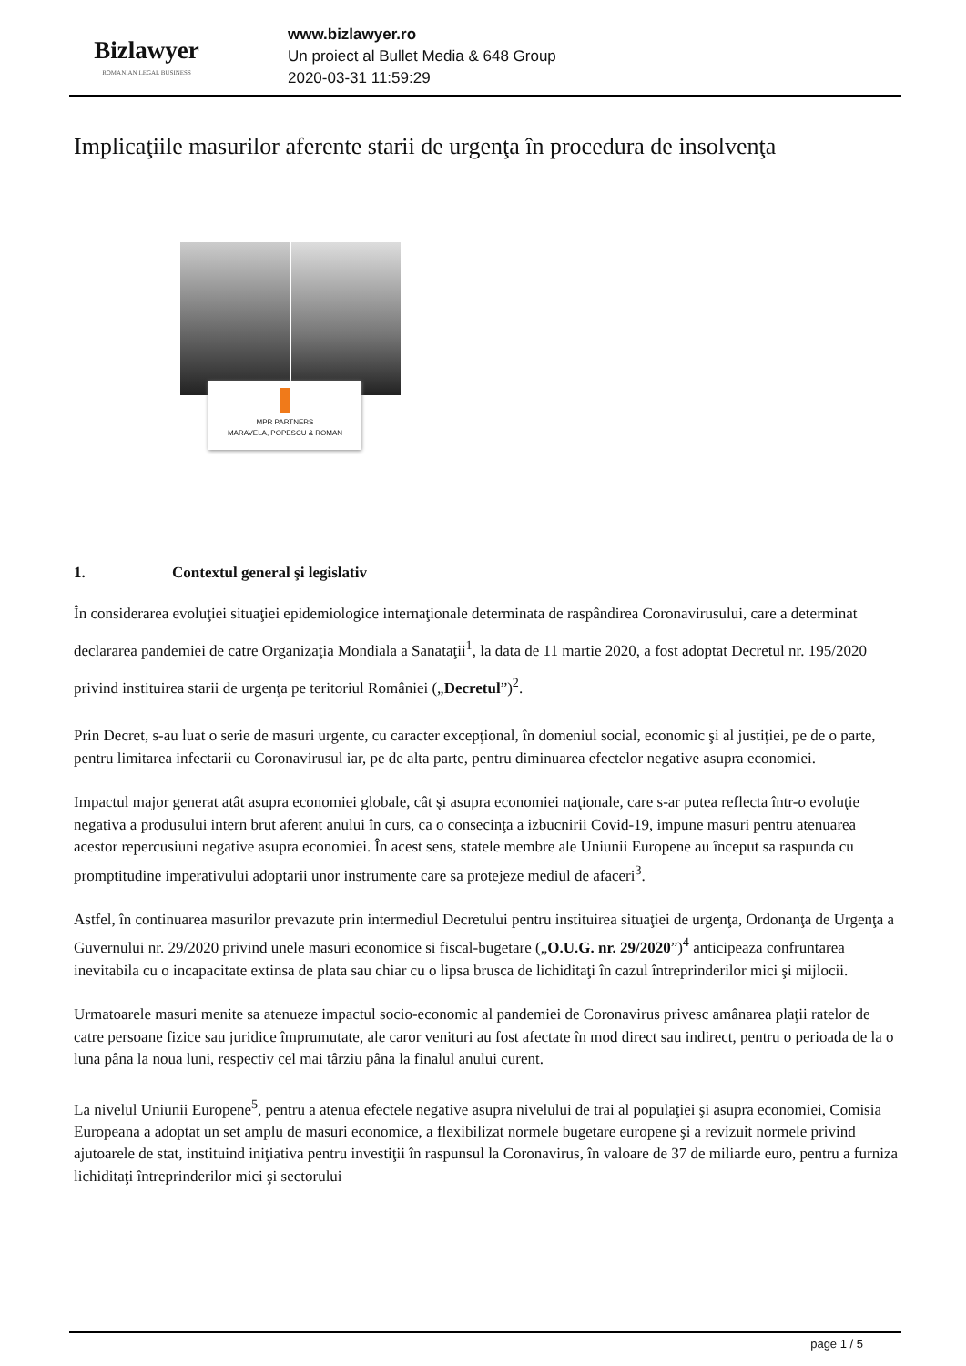Bizlawyer
ROMANIAN LEGAL BUSINESS
www.bizlawyer.ro
Un proiect al Bullet Media & 648 Group
2020-03-31 11:59:29
Implicaţiile masurilor aferente starii de urgenţa în procedura de insolvenţa
MPR PARTNERS
MARAVELA, POPESCU & ROMAN
1. Contextul general şi legislativ
În considerarea evoluţiei situaţiei epidemiologice internaţionale determinata de raspândirea Coronavirusului, care a determinat declararea pandemiei de catre Organizaţia Mondiala a Sanataţii<sup>1</sup>, la data de 11 martie 2020, a fost adoptat Decretul nr. 195/2020 privind instituirea starii de urgenţa pe teritoriul României („Decretul”)<sup>2</sup>.
Prin Decret, s-au luat o serie de masuri urgente, cu caracter excepţional, în domeniul social, economic şi al justiţiei, pe de o parte, pentru limitarea infectarii cu Coronavirusul iar, pe de alta parte, pentru diminuarea efectelor negative asupra economiei.
Impactul major generat atât asupra economiei globale, cât şi asupra economiei naţionale, care s-ar putea reflecta într-o evoluţie negativa a produsului intern brut aferent anului în curs, ca o consecinţa a izbucnirii Covid-19, impune masuri pentru atenuarea acestor repercusiuni negative asupra economiei. În acest sens, statele membre ale Uniunii Europene au început sa raspunda cu promptitudine imperativului adoptarii unor instrumente care sa protejeze mediul de afaceri<sup>3</sup>.
Astfel, în continuarea masurilor prevazute prin intermediul Decretului pentru instituirea situaţiei de urgenţa, Ordonanţa de Urgenţa a Guvernului nr. 29/2020 privind unele masuri economice si fiscal-bugetare („O.U.G. nr. 29/2020”)<sup>4</sup> anticipeaza confruntarea inevitabila cu o incapacitate extinsa de plata sau chiar cu o lipsa brusca de lichiditaţi în cazul întreprinderilor mici şi mijlocii.
Urmatoarele masuri menite sa atenueze impactul socio-economic al pandemiei de Coronavirus privesc amânarea plaţii ratelor de catre persoane fizice sau juridice împrumutate, ale caror venituri au fost afectate în mod direct sau indirect, pentru o perioada de la o luna pâna la noua luni, respectiv cel mai târziu pâna la finalul anului curent.
La nivelul Uniunii Europene<sup>5</sup>, pentru a atenua efectele negative asupra nivelului de trai al populaţiei şi asupra economiei, Comisia Europeana a adoptat un set amplu de masuri economice, a flexibilizat normele bugetare europene şi a revizuit normele privind ajutoarele de stat, instituind iniţiativa pentru investiţii în raspunsul la Coronavirus, în valoare de 37 de miliarde euro, pentru a furniza lichiditaţi întreprinderilor mici şi sectorului
page 1 / 5